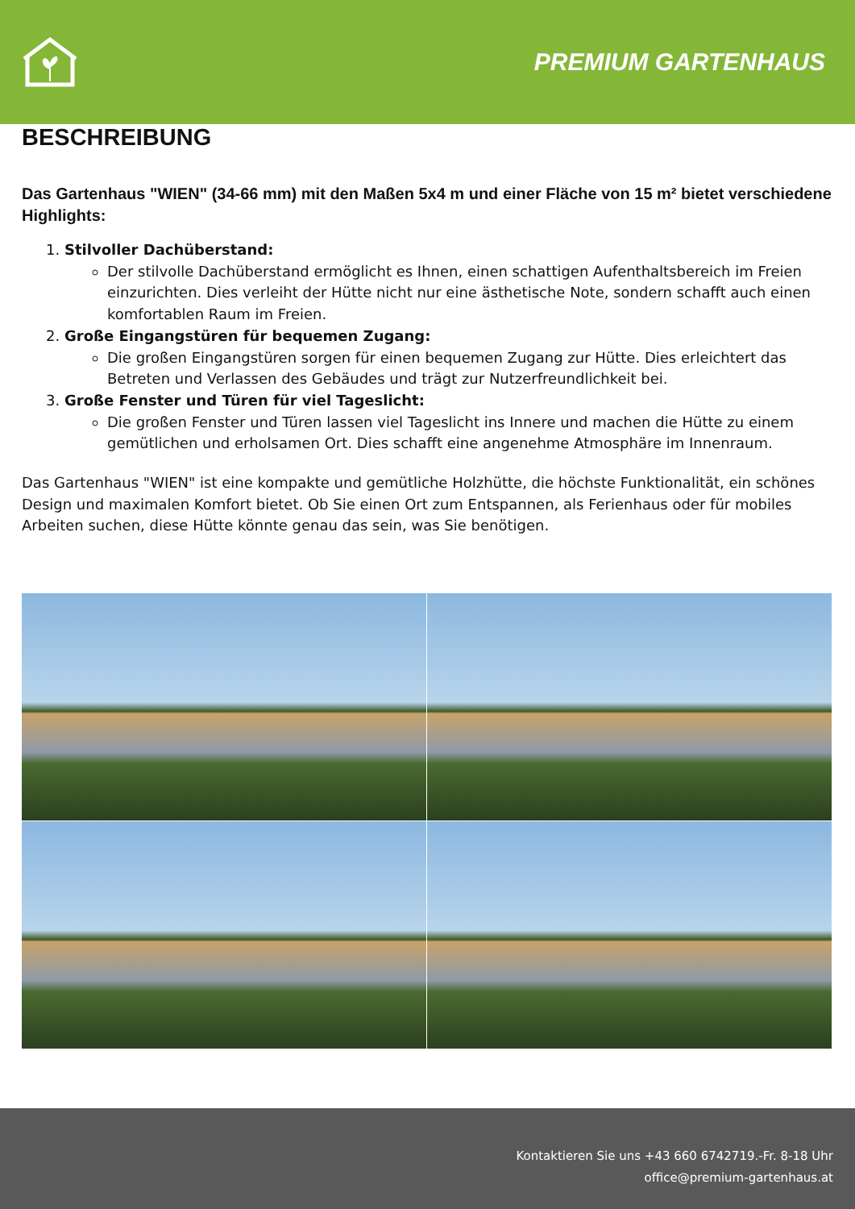PREMIUM GARTENHAUS
BESCHREIBUNG
Das Gartenhaus "WIEN" (34-66 mm) mit den Maßen 5x4 m und einer Fläche von 15 m² bietet verschiedene Highlights:
1. Stilvoller Dachüberstand:
Der stilvolle Dachüberstand ermöglicht es Ihnen, einen schattigen Aufenthaltsbereich im Freien einzurichten. Dies verleiht der Hütte nicht nur eine ästhetische Note, sondern schafft auch einen komfortablen Raum im Freien.
2. Große Eingangstüren für bequemen Zugang:
Die großen Eingangstüren sorgen für einen bequemen Zugang zur Hütte. Dies erleichtert das Betreten und Verlassen des Gebäudes und trägt zur Nutzerfreundlichkeit bei.
3. Große Fenster und Türen für viel Tageslicht:
Die großen Fenster und Türen lassen viel Tageslicht ins Innere und machen die Hütte zu einem gemütlichen und erholsamen Ort. Dies schafft eine angenehme Atmosphäre im Innenraum.
Das Gartenhaus "WIEN" ist eine kompakte und gemütliche Holzhütte, die höchste Funktionalität, ein schönes Design und maximalen Komfort bietet. Ob Sie einen Ort zum Entspannen, als Ferienhaus oder für mobiles Arbeiten suchen, diese Hütte könnte genau das sein, was Sie benötigen.
Kontaktieren Sie uns +43 660 6742719.-Fr. 8-18 Uhr
office@premium-gartenhaus.at